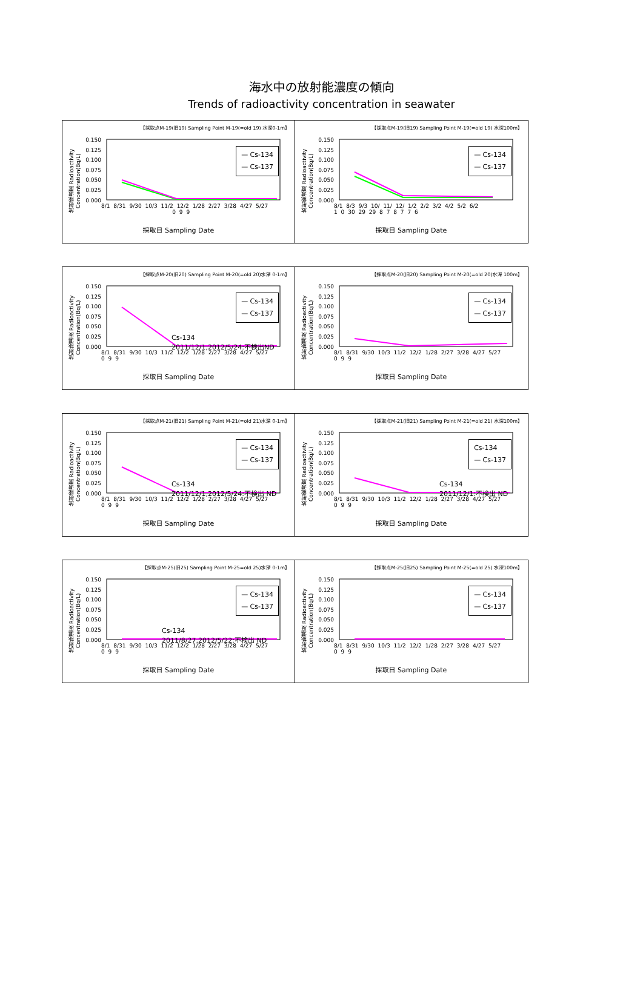海水中の放射能濃度の傾向
Trends of radioactivity concentration in seawater
【採取点M-19(旧19) Sampling Point M-19(=old 19) 水深0-1m】
放射能濃度 Radioactivity Concentration(Bq/L)
0.150
0.125
0.100
0.075
0.050
0.025
0.000
— Cs-134
— Cs-137
8/1 8/31 9/30 10/3 11/2 12/2 1/28 2/27 3/28 4/27 5/27
0 9 9
採取日 Sampling Date
【採取点M-19(旧19) Sampling Point M-19(=old 19) 水深100m】
放射能濃度 Radioactivity Concentration(Bq/L)
0.150
0.125
0.100
0.075
0.050
0.025
0.000
— Cs-134
— Cs-137
8/1 8/3 9/3 10/ 11/ 12/ 1/2 2/2 3/2 4/2 5/2 6/2
1 0 30 29 29 8 7 8 7 7 6
採取日 Sampling Date
【採取点M-20(旧20) Sampling Point M-20(=old 20)水深 0-1m】
放射能濃度 Radioactivity Concentration(Bq/L)
0.150
0.125
0.100
0.075
0.050
0.025
0.000
— Cs-134
— Cs-137
Cs-134
2011/12/1,2012/5/24:不検出ND
8/1 8/31 9/30 10/3 11/2 12/2 1/28 2/27 3/28 4/27 5/27
0 9 9
採取日 Sampling Date
【採取点M-20(旧20) Sampling Point M-20(=old 20)水深 100m】
放射能濃度 Radioactivity Concentration(Bq/L)
0.150
0.125
0.100
0.075
0.050
0.025
0.000
— Cs-134
— Cs-137
8/1 8/31 9/30 10/3 11/2 12/2 1/28 2/27 3/28 4/27 5/27
0 9 9
採取日 Sampling Date
【採取点M-21(旧21) Sampling Point M-21(=old 21)水深 0-1m】
放射能濃度 Radioactivity Concentration(Bq/L)
0.150
0.125
0.100
0.075
0.050
0.025
0.000
— Cs-134
— Cs-137
Cs-134
2011/12/1,2012/5/24:不検出 ND
8/1 8/31 9/30 10/3 11/2 12/2 1/28 2/27 3/28 4/27 5/27
0 9 9
採取日 Sampling Date
【採取点M-21(旧21) Sampling Point M-21(=old 21) 水深100m】
放射能濃度 Radioactivity Concentration(Bq/L)
0.150
0.125
0.100
0.075
0.050
0.025
0.000
Cs-134
— Cs-137
Cs-134
2011/12/1:不検出 ND
8/1 8/31 9/30 10/3 11/2 12/2 1/28 2/27 3/28 4/27 5/27
0 9 9
採取日 Sampling Date
【採取点M-25(旧25) Sampling Point M-25=old 25)水深 0-1m】
放射能濃度 Radioactivity Concentration(Bq/L)
0.150
0.125
0.100
0.075
0.050
0.025
0.000
— Cs-134
— Cs-137
Cs-134
2011/8/27,2012/5/22:不検出 ND
8/1 8/31 9/30 10/3 11/2 12/2 1/28 2/27 3/28 4/27 5/27
0 9 9
採取日 Sampling Date
【採取点M-25(旧25) Sampling Point M-25(=old 25) 水深100m】
放射能濃度 Radioactivity Concentration(Bq/L)
0.150
0.125
0.100
0.075
0.050
0.025
0.000
— Cs-134
— Cs-137
8/1 8/31 9/30 10/3 11/2 12/2 1/28 2/27 3/28 4/27 5/27
0 9 9
採取日 Sampling Date